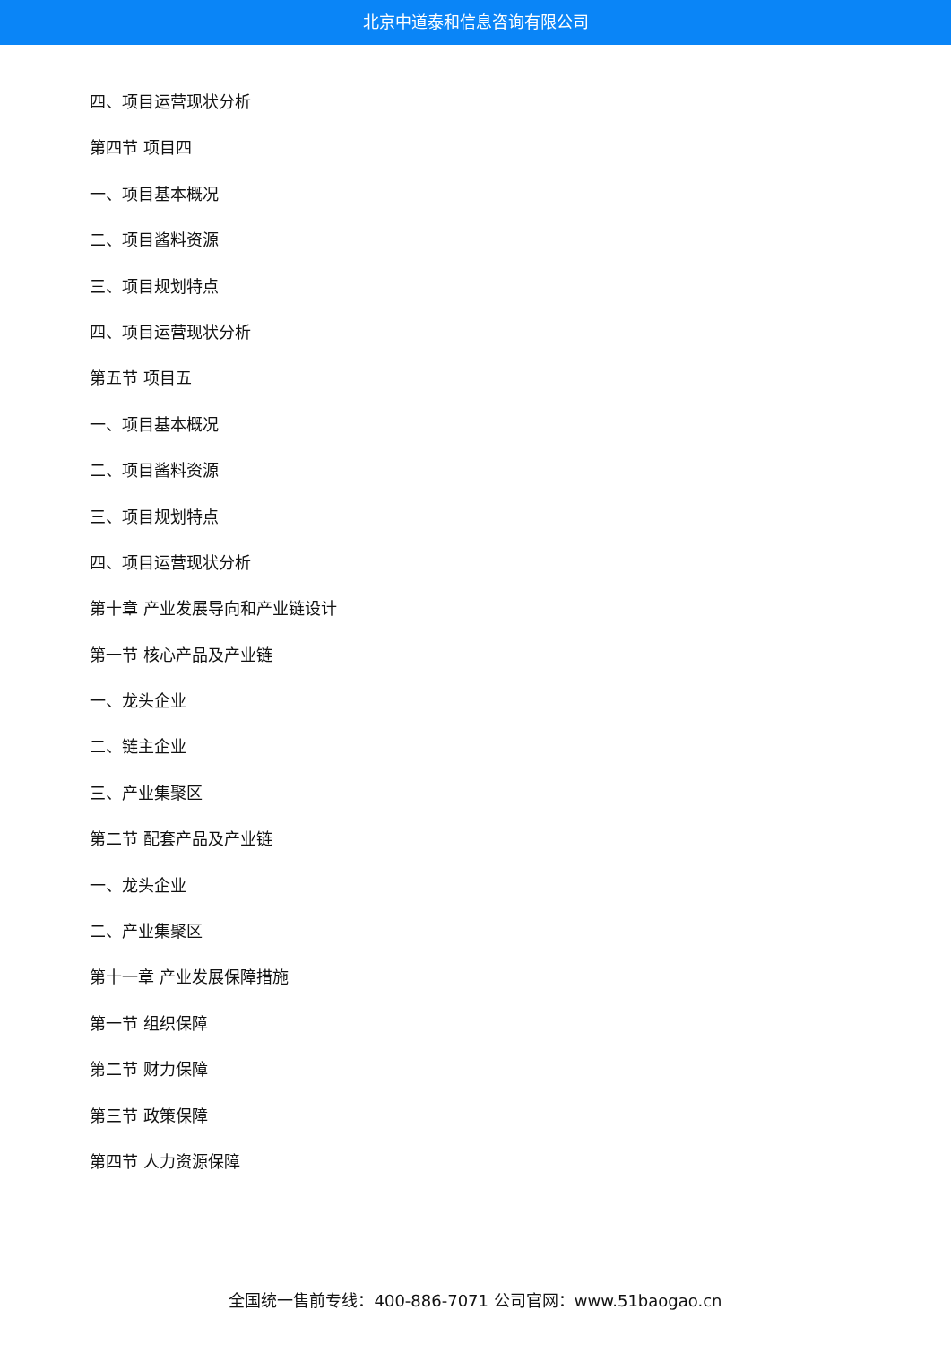北京中道泰和信息咨询有限公司
四、项目运营现状分析
第四节 项目四
一、项目基本概况
二、项目酱料资源
三、项目规划特点
四、项目运营现状分析
第五节 项目五
一、项目基本概况
二、项目酱料资源
三、项目规划特点
四、项目运营现状分析
第十章 产业发展导向和产业链设计
第一节 核心产品及产业链
一、龙头企业
二、链主企业
三、产业集聚区
第二节 配套产品及产业链
一、龙头企业
二、产业集聚区
第十一章 产业发展保障措施
第一节 组织保障
第二节 财力保障
第三节 政策保障
第四节 人力资源保障
全国统一售前专线：400-886-7071 公司官网：www.51baogao.cn